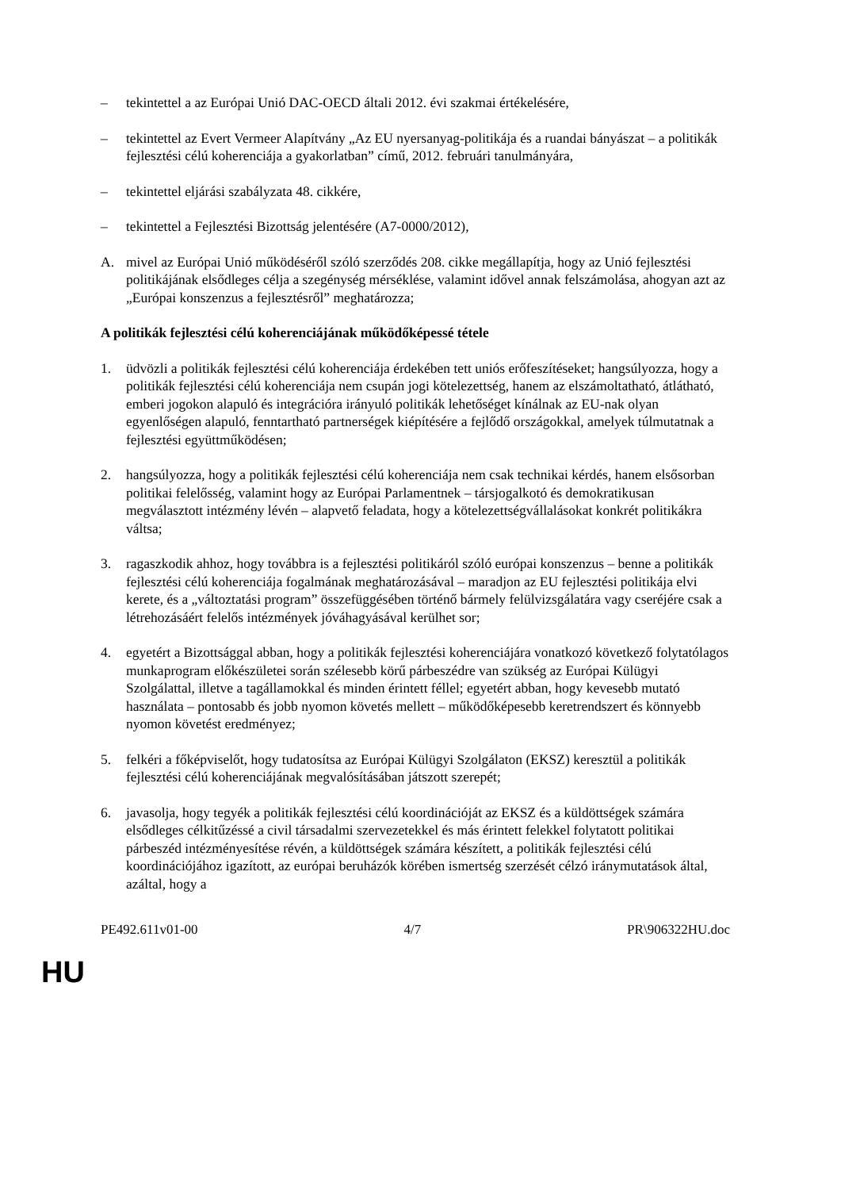– tekintettel a az Európai Unió DAC-OECD általi 2012. évi szakmai értékelésére,
– tekintettel az Evert Vermeer Alapítvány „Az EU nyersanyag-politikája és a ruandai bányászat – a politikák fejlesztési célú koherenciája a gyakorlatban” című, 2012. februári tanulmányára,
– tekintettel eljárási szabályzata 48. cikkére,
– tekintettel a Fejlesztési Bizottság jelentésére (A7-0000/2012),
A. mivel az Európai Unió működéséről szóló szerződés 208. cikke megállapítja, hogy az Unió fejlesztési politikájának elsődleges célja a szegénység mérséklése, valamint idővel annak felszámolása, ahogyan azt az „Európai konszenzus a fejlesztésről” meghatározza;
A politikák fejlesztési célú koherenciájának működőképessé tétele
1. üdvözli a politikák fejlesztési célú koherenciája érdekében tett uniós erőfeszítéseket; hangsúlyozza, hogy a politikák fejlesztési célú koherenciája nem csupán jogi kötelezettség, hanem az elszámoltatható, átlátható, emberi jogokon alapuló és integrációra irányuló politikák lehetőséget kínálnak az EU-nak olyan egyenlőségen alapuló, fenntartható partnerségek kiépítésére a fejlődő országokkal, amelyek túlmutatnak a fejlesztési együttműködésen;
2. hangsúlyozza, hogy a politikák fejlesztési célú koherenciája nem csak technikai kérdés, hanem elsősorban politikai felelősség, valamint hogy az Európai Parlamentnek – társjogalkotó és demokratikusan megválasztott intézmény lévén – alapvető feladata, hogy a kötelezettségvállalásokat konkrét politikákra váltsa;
3. ragaszkodik ahhoz, hogy továbbra is a fejlesztési politikáról szóló európai konszenzus – benne a politikák fejlesztési célú koherenciája fogalmának meghatározásával – maradjon az EU fejlesztési politikája elvi kerete, és a „változtatási program” összefüggésében történő bármely felülvizsgálatára vagy cseréjére csak a létrehozásáért felelős intézmények jóváhagyásával kerülhet sor;
4. egyetért a Bizottsággal abban, hogy a politikák fejlesztési koherenciájára vonatkozó következő folytatólagos munkaprogram előkészületei során szélesebb körű párbeszédre van szükség az Európai Külügyi Szolgálattal, illetve a tagállamokkal és minden érintett féllel; egyetért abban, hogy kevesebb mutató használata – pontosabb és jobb nyomon követés mellett – működőképesebb keretrendszert és könnyebb nyomon követést eredményez;
5. felkéri a főképviselőt, hogy tudatosítsa az Európai Külügyi Szolgálaton (EKSZ) keresztül a politikák fejlesztési célú koherenciájának megvalósításában játszott szerepét;
6. javasolja, hogy tegyék a politikák fejlesztési célú koordinációját az EKSZ és a küldöttségek számára elsődleges célkitűzéssé a civil társadalmi szervezetekkel és más érintett felekkel folytatott politikai párbeszéd intézményesítése révén, a küldöttségek számára készített, a politikák fejlesztési célú koordinációjához igazított, az európai beruházók körében ismertség szerzését célzó iránymutatások által, azáltal, hogy a
PE492.611v01-00 4/7 PR\906322HU.doc
HU